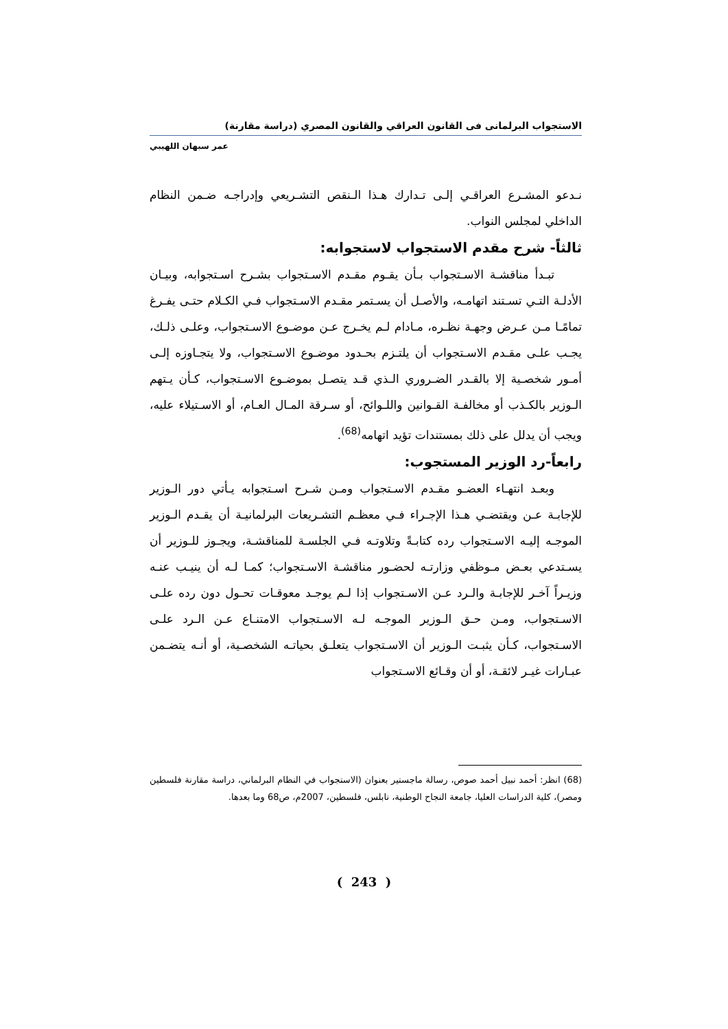الاستجواب البرلمانى فى القانون العراقي والقانون المصري (دراسة مقارنة)
عمر سبهان اللهيبي
نـدعو المشـرع العراقـي إلـى تـدارك هـذا الـنقص التشـريعي وإدراجـه ضـمن النظام الداخلي لمجلس النواب.
ثالثاً- شرح مقدم الاستجواب لاستجوابه:
تبـدأ مناقشـة الاسـتجواب بـأن يقـوم مقـدم الاسـتجواب بشـرح اسـتجوابه، وبيـان الأدلـة التـي تسـتند اتهامـه، والأصـل أن يسـتمر مقـدم الاسـتجواب فـي الكـلام حتـى يفـرغ تمامًـا مـن عـرض وجهـة نظـره، مـادام لـم يخـرج عـن موضـوع الاسـتجواب، وعلـى ذلـك، يجـب علـى مقـدم الاسـتجواب أن يلتـزم بحـدود موضـوع الاسـتجواب، ولا يتجـاوزه إلـى أمـور شخصـية إلا بالقـدر الضـروري الـذي قـد يتصـل بموضـوع الاسـتجواب، كـأن يـتهم الـوزير بالكـذب أو مخالفـة القـوانين واللـوائح، أو سـرقة المـال العـام، أو الاسـتيلاء عليه، ويجب أن يدلل على ذلك بمستندات تؤيد اتهامه<sup>(68)</sup>.
رابعاً-رد الوزير المستجوب:
وبعـد انتهـاء العضـو مقـدم الاسـتجواب ومـن شـرح اسـتجوابه يـأتي دور الـوزير للإجابـة عـن ويقتضـي هـذا الإجـراء فـي معظـم التشـريعات البرلمانيـة أن يقـدم الـوزير الموجـه إليـه الاسـتجواب رده كتابـةً وتلاوتـه فـي الجلسـة للمناقشـة، ويجـوز للـوزير أن يسـتدعي بعـض مـوظفي وزارتـه لحضـور مناقشـة الاسـتجواب؛ كمـا لـه أن ينيـب عنـه وزيـراً آخـر للإجابـة والـرد عـن الاسـتجواب إذا لـم يوجـد معوقـات تحـول دون رده علـى الاسـتجواب، ومـن حـق الـوزير الموجـه لـه الاسـتجواب الامتنـاع عـن الـرد علـى الاسـتجواب، كـأن يثبـت الـوزير أن الاسـتجواب يتعلـق بحياتـه الشخصـية، أو أنـه يتضـمن عبـارات غيـر لائقـة، أو أن وقـائع الاسـتجواب
(68) انظر: أحمد نبيل أحمد صوص، رسالة ماجستير بعنوان (الاستجواب في النظام البرلماني، دراسة مقارنة فلسطين ومصر)، كلية الدراسات العليا، جامعة النجاح الوطنية، نابلس، فلسطين، 2007م، ص68 وما بعدها.
( 243 )